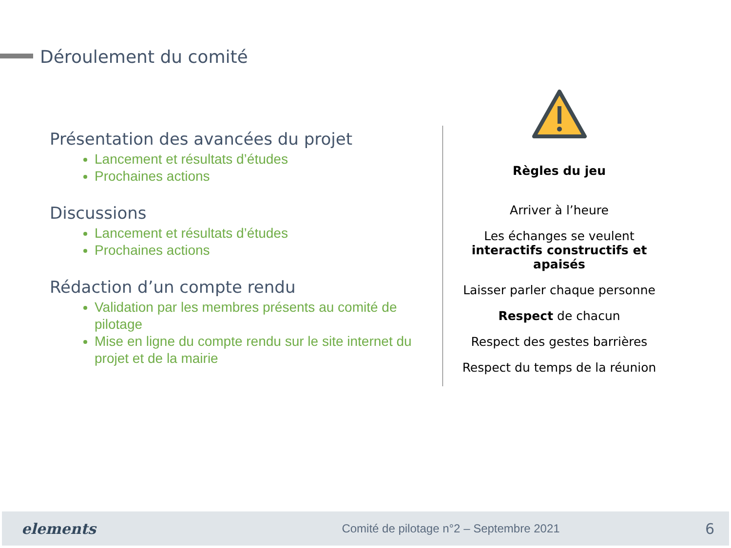Déroulement du comité
Présentation des avancées du projet
Lancement et résultats d’études
Prochaines actions
Discussions
Lancement et résultats d’études
Prochaines actions
Rédaction d’un compte rendu
Validation par les membres présents au comité de pilotage
Mise en ligne du compte rendu sur le site internet du projet et de la mairie
Règles du jeu
Arriver à l’heure
Les échanges se veulent interactifs constructifs et apaisés
Laisser parler chaque personne
Respect de chacun
Respect des gestes barrières
Respect du temps de la réunion
elements
Comité de pilotage n°2 – Septembre 2021
6